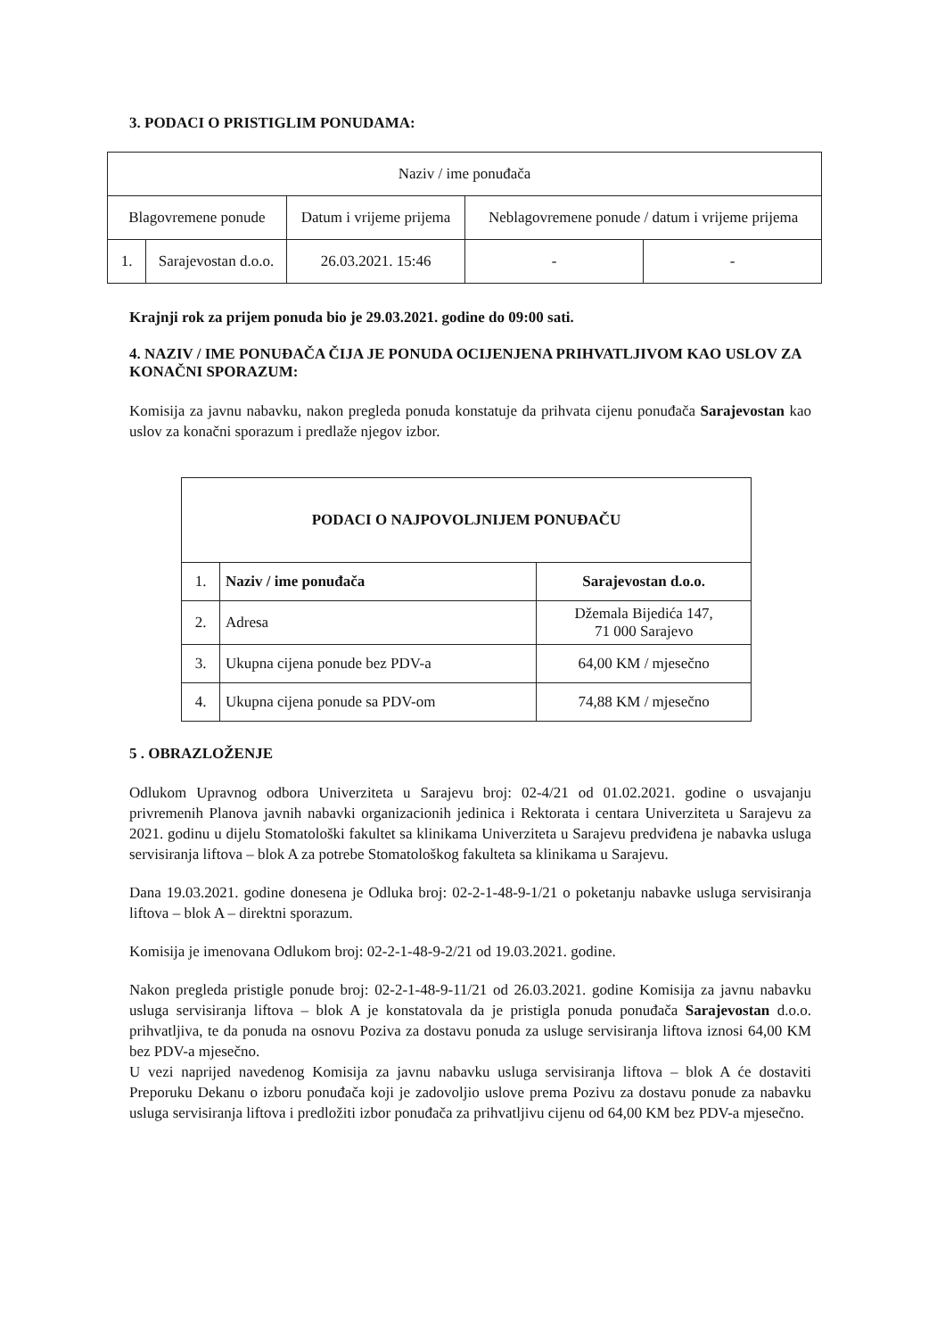3. PODACI O PRISTIGLIM PONUDAMA:
| Naziv / ime ponuđača | | | | |
| Blagovremene ponude | | Datum i vrijeme prijema | Neblagovremene ponude / datum i vrijeme prijema | |
| 1. | Sarajevostan d.o.o. | 26.03.2021. 15:46 | - | - |
Krajnji rok za prijem ponuda bio je 29.03.2021. godine do 09:00 sati.
4. NAZIV / IME PONUĐAČA ČIJA JE PONUDA OCIJENJENA PRIHVATLJIVOM KAO USLOV ZA KONAČNI SPORAZUM:
Komisija za javnu nabavku, nakon pregleda ponuda konstatuje da prihvata cijenu ponuđača Sarajevostan kao uslov za konačni sporazum i predlaže njegov izbor.
| PODACI O NAJPOVOLJNIJEM PONUĐAČU | | |
| 1. | Naziv / ime ponuđača | Sarajevostan d.o.o. |
| 2. | Adresa | Džemala Bijedića 147, 71 000 Sarajevo |
| 3. | Ukupna cijena ponude bez PDV-a | 64,00 KM / mjesečno |
| 4. | Ukupna cijena ponude sa PDV-om | 74,88 KM / mjesečno |
5 . OBRAZLOŽENJE
Odlukom Upravnog odbora Univerziteta u Sarajevu broj: 02-4/21 od 01.02.2021. godine o usvajanju privremenih Planova javnih nabavki organizacionih jedinica i Rektorata i centara Univerziteta u Sarajevu za 2021. godinu u dijelu Stomatološki fakultet sa klinikama Univerziteta u Sarajevu predviđena je nabavka usluga servisiranja liftova – blok A za potrebe Stomatološkog fakulteta sa klinikama u Sarajevu.
Dana 19.03.2021. godine donesena je Odluka broj: 02-2-1-48-9-1/21 o poketanju nabavke usluga servisiranja liftova – blok A – direktni sporazum.
Komisija je imenovana Odlukom broj: 02-2-1-48-9-2/21 od 19.03.2021. godine.
Nakon pregleda pristigle ponude broj: 02-2-1-48-9-11/21 od 26.03.2021. godine Komisija za javnu nabavku usluga servisiranja liftova – blok A je konstatovala da je pristigla ponuda ponuđača Sarajevostan d.o.o. prihvatljiva, te da ponuda na osnovu Poziva za dostavu ponuda za usluge servisiranja liftova iznosi 64,00 KM bez PDV-a mjesečno.
U vezi naprijed navedenog Komisija za javnu nabavku usluga servisiranja liftova – blok A će dostaviti Preporuku Dekanu o izboru ponuđača koji je zadovoljio uslove prema Pozivu za dostavu ponude za nabavku usluga servisiranja liftova i predložiti izbor ponuđača za prihvatljivu cijenu od 64,00 KM bez PDV-a mjesečno.